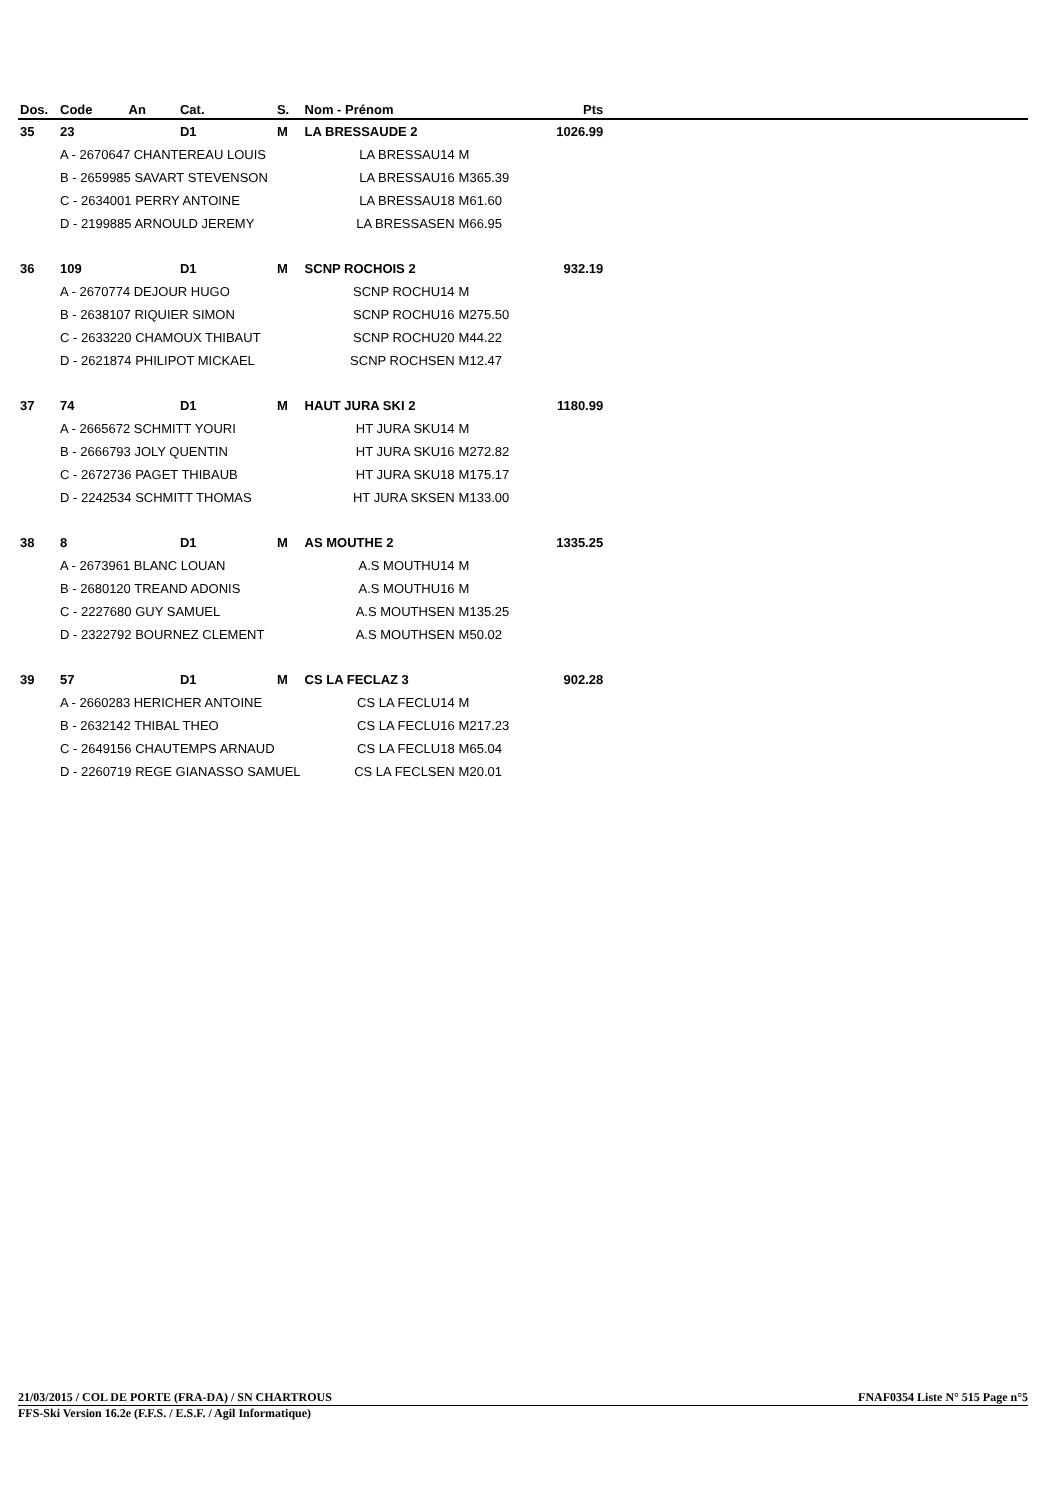| Dos. | Code An | Cat. | S. | Nom - Prénom | | Pts | |
| --- | --- | --- | --- | --- | --- | --- | --- |
| 35 | 23 | D1 | M | LA BRESSAUDE 2 | | 1026.99 | |
| | A - 2670647 CHANTEREAU LOUIS | | | LA BRESSAU14 | M | | |
| | B - 2659985 SAVART STEVENSON | | | LA BRESSAU16 | M365.39 | | |
| | C - 2634001 PERRY ANTOINE | | | LA BRESSAU18 | M61.60 | | |
| | D - 2199885 ARNOULD JEREMY | | | LA BRESSASEN | M66.95 | | |
| 36 | 109 | D1 | M | SCNP ROCHOIS 2 | | 932.19 | |
| | A - 2670774 DEJOUR HUGO | | | SCNP ROCHU14 | M | | |
| | B - 2638107 RIQUIER SIMON | | | SCNP ROCHU16 | M275.50 | | |
| | C - 2633220 CHAMOUX THIBAUT | | | SCNP ROCHU20 | M44.22 | | |
| | D - 2621874 PHILIPOT MICKAEL | | | SCNP ROCHSEN | M12.47 | | |
| 37 | 74 | D1 | M | HAUT JURA SKI 2 | | 1180.99 | |
| | A - 2665672 SCHMITT YOURI | | | HT JURA SKU14 | M | | |
| | B - 2666793 JOLY QUENTIN | | | HT JURA SKU16 | M272.82 | | |
| | C - 2672736 PAGET THIBAUB | | | HT JURA SKU18 | M175.17 | | |
| | D - 2242534 SCHMITT THOMAS | | | HT JURA SKSEN | M133.00 | | |
| 38 | 8 | D1 | M | AS MOUTHE 2 | | 1335.25 | |
| | A - 2673961 BLANC LOUAN | | | A.S MOUTHU14 | M | | |
| | B - 2680120 TREAND ADONIS | | | A.S MOUTHU16 | M | | |
| | C - 2227680 GUY SAMUEL | | | A.S MOUTHSEN | M135.25 | | |
| | D - 2322792 BOURNEZ CLEMENT | | | A.S MOUTHSEN | M50.02 | | |
| 39 | 57 | D1 | M | CS LA FECLAZ 3 | | 902.28 | |
| | A - 2660283 HERICHER ANTOINE | | | CS LA FECLU14 | M | | |
| | B - 2632142 THIBAL THEO | | | CS LA FECLU16 | M217.23 | | |
| | C - 2649156 CHAUTEMPS ARNAUD | | | CS LA FECLU18 | M65.04 | | |
| | D - 2260719 REGE GIANASSO SAMUEL | | | CS LA FECLSEN | M20.01 | | |
21/03/2015 / COL DE PORTE (FRA-DA) / SN CHARTROUS FNAF0354 Liste N° 515 Page n°5
FFS-Ski Version 16.2e (F.F.S. / E.S.F. / Agil Informatique)